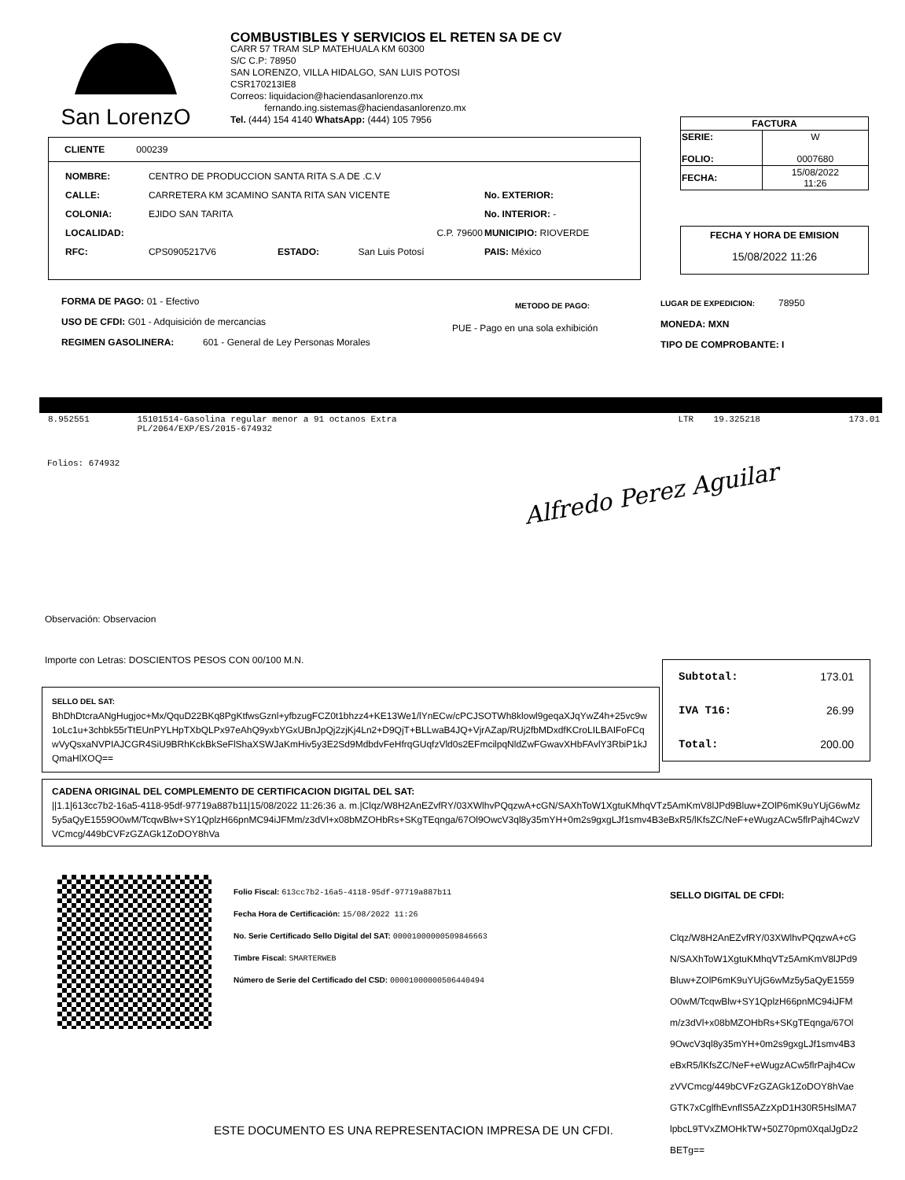San LorenzO
COMBUSTIBLES Y SERVICIOS EL RETEN SA DE CV
CARR 57 TRAM SLP MATEHUALA KM 60300
S/C C.P: 78950
SAN LORENZO, VILLA HIDALGO, SAN LUIS POTOSI
CSR170213IE8
Correos: liquidacion@haciendasanlorenzo.mx
fernando.ing.sistemas@haciendasanlorenzo.mx
Tel. (444) 154 4140 WhatsApp: (444) 105 7956
| FACTURA | |
| --- | --- |
| SERIE: FOLIO: | W 0007680 |
| FECHA: | 15/08/2022 11:26 |
FECHA Y HORA DE EMISION
15/08/2022 11:26
CLIENTE 000239
| NOMBRE: | CENTRO DE PRODUCCION SANTA RITA S.A DE .C.V | | | |
| CALLE: | CARRETERA KM 3CAMINO SANTA RITA SAN VICENTE | | | No. EXTERIOR: |
| COLONIA: | EJIDO SAN TARITA | | | No. INTERIOR: - |
| LOCALIDAD: | | C.P. 79600 | | MUNICIPIO: RIOVERDE |
| RFC: | CPS0905217V6 | ESTADO: | San Luis Potosí | PAIS: México |
FORMA DE PAGO: 01 - Efectivo
USO DE CFDI: G01 - Adquisición de mercancias
REGIMEN GASOLINERA: 601 - General de Ley Personas Morales
METODO DE PAGO:
PUE - Pago en una sola exhibición
LUGAR DE EXPEDICION: 78950
MONEDA: MXN
TIPO DE COMPROBANTE: I
| 8.952551 | 15101514-Gasolina regular menor a 91 octanos Extra PL/2064/EXP/ES/2015-674932 | LTR | 19.325218 | 173.01 |
Folios: 674932
Alfredo Perez Aguilar
Observación: Observacion
Importe con Letras: DOSCIENTOS PESOS CON 00/100 M.N.
| Subtotal: | 173.01 |
| IVA T16: | 26.99 |
| Total: | 200.00 |
SELLO DEL SAT:
BhDhDtcraANgHugjoc+Mx/QquD22BKq8PgKtfwsGznl+yfbzugFCZ0t1bhzz4+KE13We1/lYnECw/cPCJSOTWh8klowl9geqaXJqYwZ4h+25vc9w1oLc1u+3chbk55rTtEUnPYLHpTXbQLPx97eAhQ9yxbYGxUBnJpQj2zjKj4Ln2+D9QjT+BLLwaB4JQ+VjrAZap/RUj2fbMDxdfKCroLILBAIFoFCqwVyQsxaNVPIAJCGR4SiU9BRhKckBkSeFlShaXSWJaKmHiv5y3E2Sd9MdbdvFeHfrqGUqfzVld0s2EFmcilpqNldZwFGwavXHbFAvlY3RbiP1kJQmaHlXOQ==
CADENA ORIGINAL DEL COMPLEMENTO DE CERTIFICACION DIGITAL DEL SAT:
||1.1|613cc7b2-16a5-4118-95df-97719a887b11|15/08/2022 11:26:36 a. m.|Clqz/W8H2AnEZvfRY/03XWlhvPQqzwA+cGN/SAXhToW1XgtuKMhqVTz5AmKmV8lJPd9Bluw+ZOlP6mK9uYUjG6wMz5y5aQyE1559O0wM/TcqwBlw+SY1QplzH66pnMC94iJFMm/z3dVl+x08bMZOHbRs+SKgTEqnga/67Ol9OwcV3ql8y35mYH+0m2s9gxgLJf1smv4B3eBxR5/lKfsZC/NeF+eWugzACw5flrPajh4CwzVVCmcg/449bCVFzGZAGk1ZoDOY8hVa
Folio Fiscal: 613cc7b2-16a5-4118-95df-97719a887b11
Fecha Hora de Certificación: 15/08/2022 11:26
No. Serie Certificado Sello Digital del SAT: 00001000000509846663
Timbre Fiscal: SMARTERWEB
Número de Serie del Certificado del CSD: 00001000000506440494
SELLO DIGITAL DE CFDI:
Clqz/W8H2AnEZvfRY/03XWlhvPQqzwA+cGN/SAXhToW1XgtuKMhqVTz5AmKmV8lJPd9Bluw+ZOlP6mK9uYUjG6wMz5y5aQyE1559O0wM/TcqwBlw+SY1QplzH66pnMC94iJFMm/z3dVl+x08bMZOHbRs+SKgTEqnga/67Ol9OwcV3ql8y35mYH+0m2s9gxgLJf1smv4B3eBxR5/lKfsZC/NeF+eWugzACw5flrPajh4CwzVVCmcg/449bCVFzGZAGk1ZoDOY8hVaeGTK7xCglfhEvnflS5AZzXpD1H30R5HslMA7lpbcL9TVxZMOHkTW+50Z70pm0XqalJgDz2BETg==
ESTE DOCUMENTO ES UNA REPRESENTACION IMPRESA DE UN CFDI.